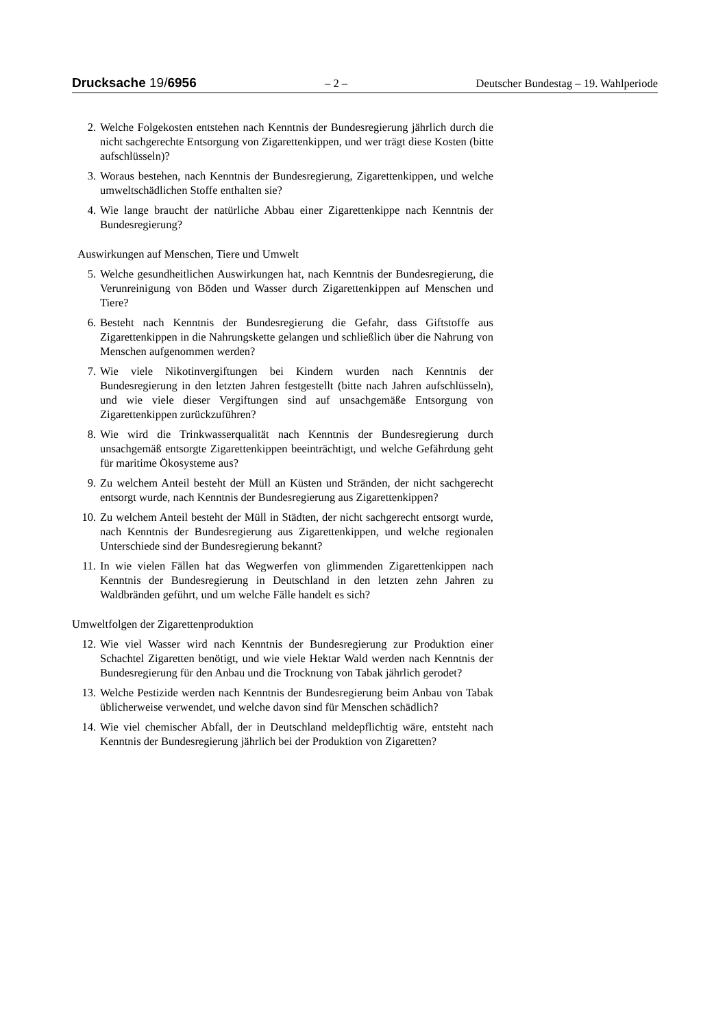Drucksache 19/6956 – 2 – Deutscher Bundestag – 19. Wahlperiode
2. Welche Folgekosten entstehen nach Kenntnis der Bundesregierung jährlich durch die nicht sachgerechte Entsorgung von Zigarettenkippen, und wer trägt diese Kosten (bitte aufschlüsseln)?
3. Woraus bestehen, nach Kenntnis der Bundesregierung, Zigarettenkippen, und welche umweltschädlichen Stoffe enthalten sie?
4. Wie lange braucht der natürliche Abbau einer Zigarettenkippe nach Kenntnis der Bundesregierung?
Auswirkungen auf Menschen, Tiere und Umwelt
5. Welche gesundheitlichen Auswirkungen hat, nach Kenntnis der Bundesregierung, die Verunreinigung von Böden und Wasser durch Zigarettenkippen auf Menschen und Tiere?
6. Besteht nach Kenntnis der Bundesregierung die Gefahr, dass Giftstoffe aus Zigarettenkippen in die Nahrungskette gelangen und schließlich über die Nahrung von Menschen aufgenommen werden?
7. Wie viele Nikotinvergiftungen bei Kindern wurden nach Kenntnis der Bundesregierung in den letzten Jahren festgestellt (bitte nach Jahren aufschlüsseln), und wie viele dieser Vergiftungen sind auf unsachgemäße Entsorgung von Zigarettenkippen zurückzuführen?
8. Wie wird die Trinkwasserqualität nach Kenntnis der Bundesregierung durch unsachgemäß entsorgte Zigarettenkippen beeinträchtigt, und welche Gefährdung geht für maritime Ökosysteme aus?
9. Zu welchem Anteil besteht der Müll an Küsten und Stränden, der nicht sachgerecht entsorgt wurde, nach Kenntnis der Bundesregierung aus Zigarettenkippen?
10. Zu welchem Anteil besteht der Müll in Städten, der nicht sachgerecht entsorgt wurde, nach Kenntnis der Bundesregierung aus Zigarettenkippen, und welche regionalen Unterschiede sind der Bundesregierung bekannt?
11. In wie vielen Fällen hat das Wegwerfen von glimmenden Zigarettenkippen nach Kenntnis der Bundesregierung in Deutschland in den letzten zehn Jahren zu Waldbränden geführt, und um welche Fälle handelt es sich?
Umweltfolgen der Zigarettenproduktion
12. Wie viel Wasser wird nach Kenntnis der Bundesregierung zur Produktion einer Schachtel Zigaretten benötigt, und wie viele Hektar Wald werden nach Kenntnis der Bundesregierung für den Anbau und die Trocknung von Tabak jährlich gerodet?
13. Welche Pestizide werden nach Kenntnis der Bundesregierung beim Anbau von Tabak üblicherweise verwendet, und welche davon sind für Menschen schädlich?
14. Wie viel chemischer Abfall, der in Deutschland meldepflichtig wäre, entsteht nach Kenntnis der Bundesregierung jährlich bei der Produktion von Zigaretten?